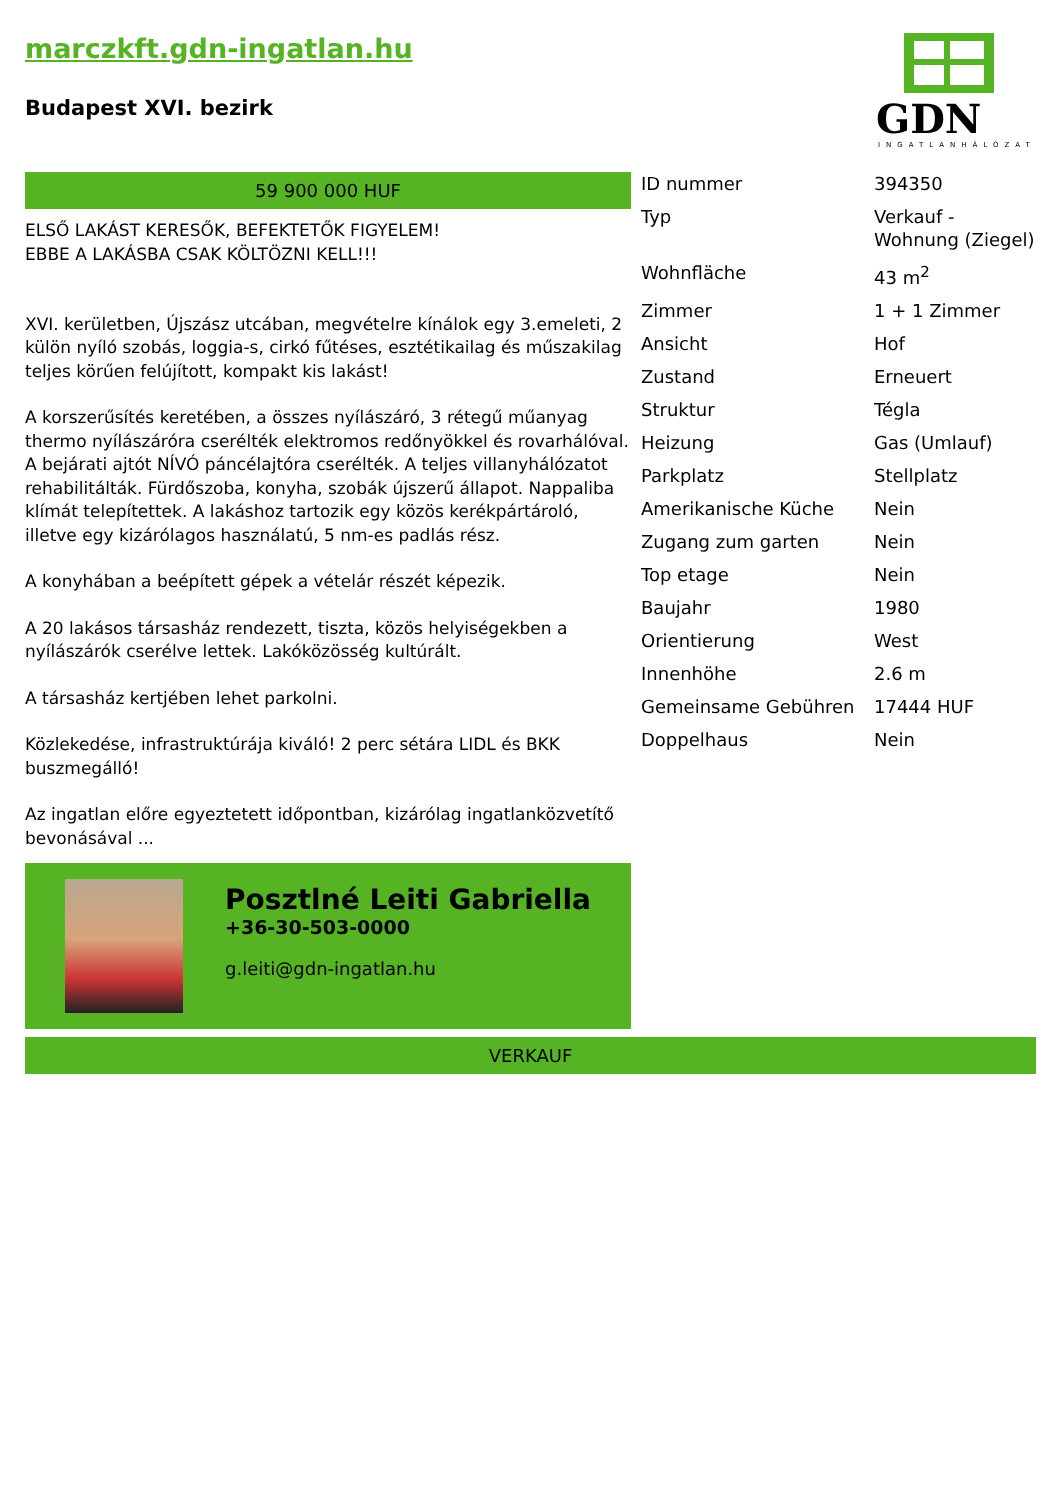marczkft.gdn-ingatlan.hu
Budapest XVI. bezirk
GDN
INGATLANHÁLÓZAT
59 900 000 HUF
ELSŐ LAKÁST KERESŐK, BEFEKTETŐK FIGYELEM!
EBBE A LAKÁSBA CSAK KÖLTÖZNI KELL!!!
XVI. kerületben, Újszász utcában, megvételre kínálok egy 3.emeleti, 2 külön nyíló szobás, loggia-s, cirkó fűtéses, esztétikailag és műszakilag teljes körűen felújított, kompakt kis lakást!
A korszerűsítés keretében, a összes nyílászáró, 3 rétegű műanyag thermo nyílászáróra cserélték elektromos redőnyökkel és rovarhálóval.
A bejárati ajtót NÍVÓ páncélajtóra cserélték. A teljes villanyhálózatot rehabilitálták. Fürdőszoba, konyha, szobák újszerű állapot. Nappaliba klímát telepítettek. A lakáshoz tartozik egy közös kerékpártároló, illetve egy kizárólagos használatú, 5 nm-es padlás rész.
A konyhában a beépített gépek a vételár részét képezik.
A 20 lakásos társasház rendezett, tiszta, közös helyiségekben a nyílászárók cserélve lettek. Lakóközösség kultúrált.
A társasház kertjében lehet parkolni.
Közlekedése, infrastruktúrája kiváló! 2 perc sétára LIDL és BKK buszmegálló!
Az ingatlan előre egyeztetett időpontban, kizárólag ingatlanközvetítő bevonásával ...
Posztlné Leiti Gabriella
+36-30-503-0000
g.leiti@gdn-ingatlan.hu
| ID nummer | 394350 |
| Typ | Verkauf - Wohnung (Ziegel) |
| Wohnfläche | 43 m<sup>2</sup> |
| Zimmer | 1 + 1 Zimmer |
| Ansicht | Hof |
| Zustand | Erneuert |
| Struktur | Tégla |
| Heizung | Gas (Umlauf) |
| Parkplatz | Stellplatz |
| Amerikanische Küche | Nein |
| Zugang zum garten | Nein |
| Top etage | Nein |
| Baujahr | 1980 |
| Orientierung | West |
| Innenhöhe | 2.6 m |
| Gemeinsame Gebühren | 17444 HUF |
| Doppelhaus | Nein |
VERKAUF